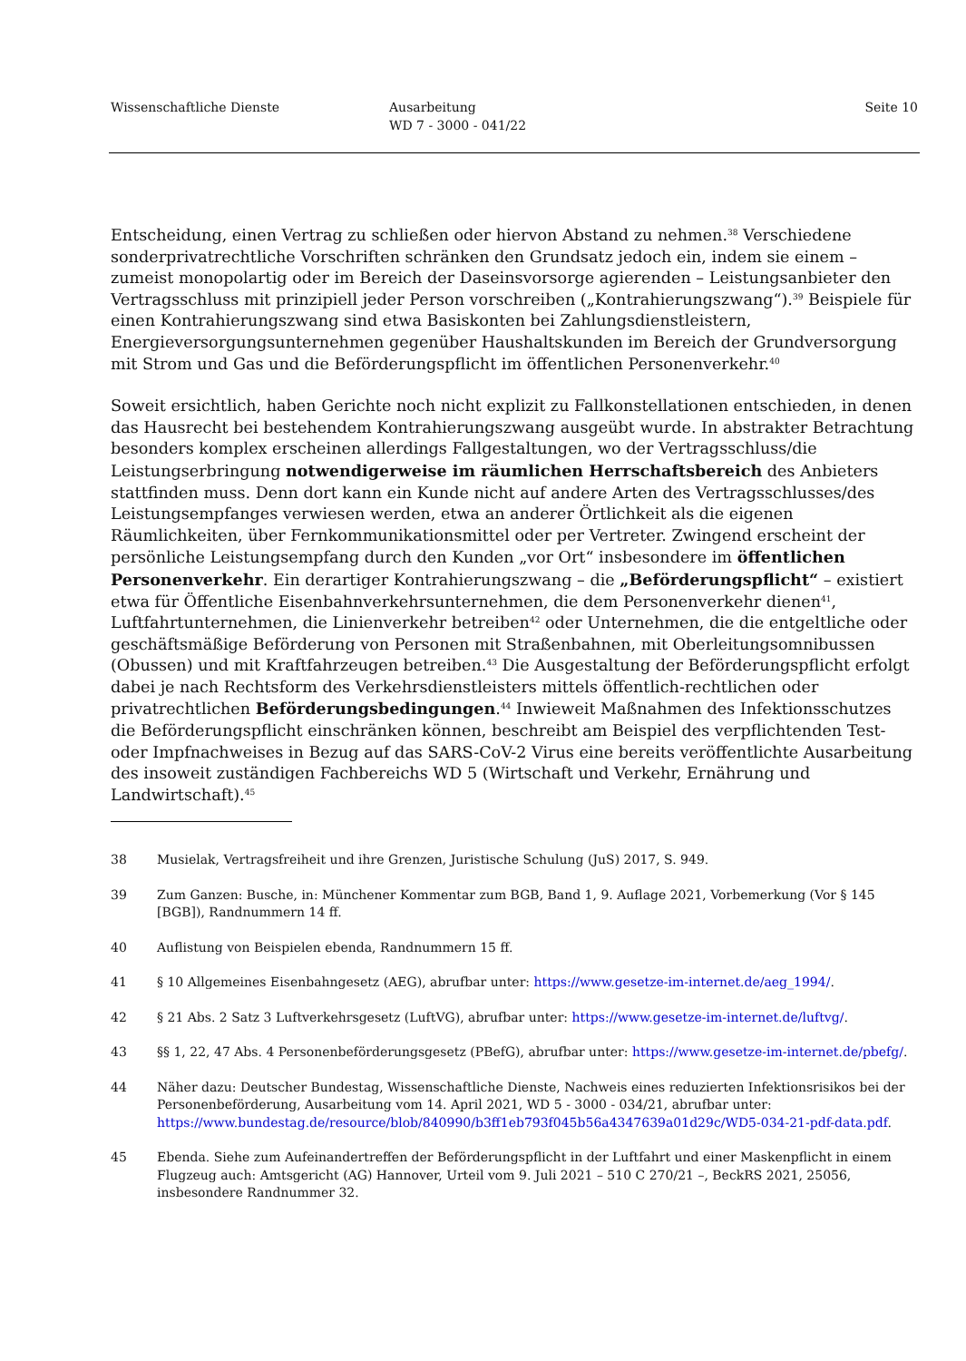Wissenschaftliche Dienste Ausarbeitung
WD 7 - 3000 - 041/22
Seite 10
Entscheidung, einen Vertrag zu schließen oder hiervon Abstand zu nehmen.<sup>38</sup> Verschiedene sonderprivatrechtliche Vorschriften schränken den Grundsatz jedoch ein, indem sie einem – zumeist monopolartig oder im Bereich der Daseinsvorsorge agierenden – Leistungsanbieter den Vertragsschluss mit prinzipiell jeder Person vorschreiben („Kontrahierungszwang“).<sup>39</sup> Beispiele für einen Kontrahierungszwang sind etwa Basiskonten bei Zahlungsdienstleistern, Energieversorgungsunternehmen gegenüber Haushaltskunden im Bereich der Grundversorgung mit Strom und Gas und die Beförderungspflicht im öffentlichen Personenverkehr.<sup>40</sup>
Soweit ersichtlich, haben Gerichte noch nicht explizit zu Fallkonstellationen entschieden, in denen das Hausrecht bei bestehendem Kontrahierungszwang ausgeübt wurde. In abstrakter Betrachtung besonders komplex erscheinen allerdings Fallgestaltungen, wo der Vertragsschluss/die Leistungserbringung notwendigerweise im räumlichen Herrschaftsbereich des Anbieters stattfinden muss. Denn dort kann ein Kunde nicht auf andere Arten des Vertragsschlusses/des Leistungsempfanges verwiesen werden, etwa an anderer Örtlichkeit als die eigenen Räumlichkeiten, über Fernkommunikationsmittel oder per Vertreter. Zwingend erscheint der persönliche Leistungsempfang durch den Kunden „vor Ort“ insbesondere im öffentlichen Personenverkehr. Ein derartiger Kontrahierungszwang – die „Beförderungspflicht“ – existiert etwa für Öffentliche Eisenbahnverkehrsunternehmen, die dem Personenverkehr dienen<sup>41</sup>, Luftfahrtunternehmen, die Linienverkehr betreiben<sup>42</sup> oder Unternehmen, die die entgeltliche oder geschäftsmäßige Beförderung von Personen mit Straßenbahnen, mit Oberleitungsomnibussen (Obussen) und mit Kraftfahrzeugen betreiben.<sup>43</sup> Die Ausgestaltung der Beförderungspflicht erfolgt dabei je nach Rechtsform des Verkehrsdienstleisters mittels öffentlich-rechtlichen oder privatrechtlichen Beförderungsbedingungen.<sup>44</sup> Inwieweit Maßnahmen des Infektionsschutzes die Beförderungspflicht einschränken können, beschreibt am Beispiel des verpflichtenden Test- oder Impfnachweises in Bezug auf das SARS-CoV-2 Virus eine bereits veröffentlichte Ausarbeitung des insoweit zuständigen Fachbereichs WD 5 (Wirtschaft und Verkehr, Ernährung und Landwirtschaft).<sup>45</sup>
38 Musielak, Vertragsfreiheit und ihre Grenzen, Juristische Schulung (JuS) 2017, S. 949.
39 Zum Ganzen: Busche, in: Münchener Kommentar zum BGB, Band 1, 9. Auflage 2021, Vorbemerkung (Vor § 145 [BGB]), Randnummern 14 ff.
40 Auflistung von Beispielen ebenda, Randnummern 15 ff.
41 § 10 Allgemeines Eisenbahngesetz (AEG), abrufbar unter: https://www.gesetze-im-internet.de/aeg_1994/.
42 § 21 Abs. 2 Satz 3 Luftverkehrsgesetz (LuftVG), abrufbar unter: https://www.gesetze-im-internet.de/luftvg/.
43 §§ 1, 22, 47 Abs. 4 Personenbeförderungsgesetz (PBefG), abrufbar unter: https://www.gesetze-im-internet.de/pbefg/.
44 Näher dazu: Deutscher Bundestag, Wissenschaftliche Dienste, Nachweis eines reduzierten Infektionsrisikos bei der Personenbeförderung, Ausarbeitung vom 14. April 2021, WD 5 - 3000 - 034/21, abrufbar unter: https://www.bundestag.de/resource/blob/840990/b3ff1eb793f045b56a4347639a01d29c/WD5-034-21-pdf-data.pdf.
45 Ebenda. Siehe zum Aufeinandertreffen der Beförderungspflicht in der Luftfahrt und einer Maskenpflicht in einem Flugzeug auch: Amtsgericht (AG) Hannover, Urteil vom 9. Juli 2021 – 510 C 270/21 –, BeckRS 2021, 25056, insbesondere Randnummer 32.